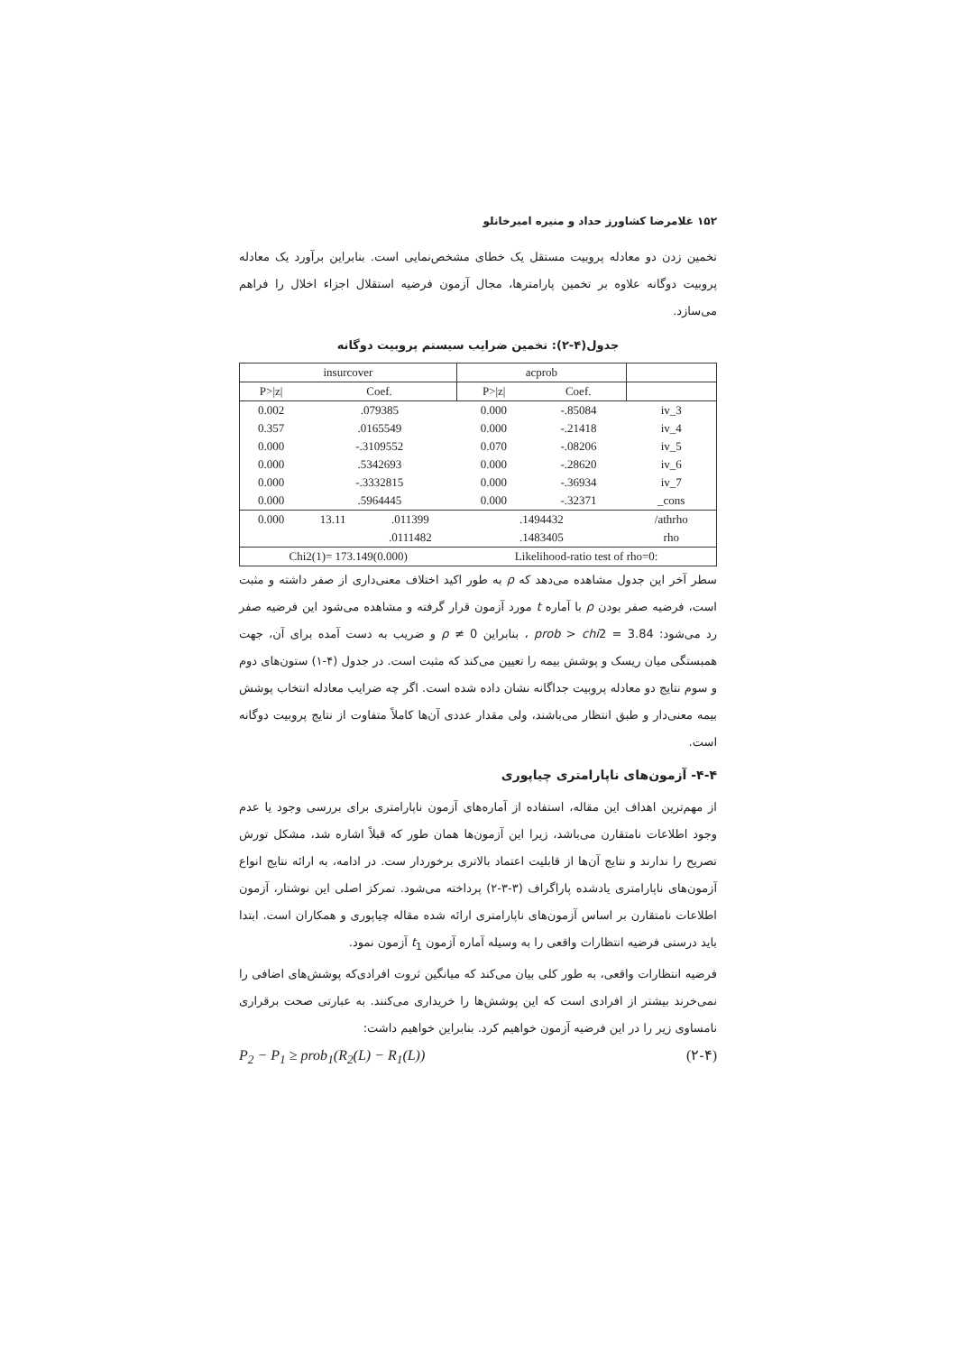۱۵۲ غلامرضا کشاورز حداد و منیره امیرخانلو
تخمین زدن دو معادله پروبیت مستقل یک خطای مشخص‌نمایی است. بنابراین برآورد یک معادله پروبیت دوگانه علاوه بر تخمین پارامترها، مجال آزمون فرضیه استقلال اجزاء اخلال را فراهم می‌سازد.
جدول(۴-۲): تخمین ضرایب سیستم پروبیت دوگانه
| insurcover | | | acprob | | |
| P>/z/ | Coef. | | P>/z/ | Coef. | |
| 0.002 | .079385 | | 0.000 | -.85084 | iv_3 |
| 0.357 | .0165549 | | 0.000 | -.21418 | iv_4 |
| 0.000 | -.3109552 | | 0.070 | -.08206 | iv_5 |
| 0.000 | .5342693 | | 0.000 | -.28620 | iv_6 |
| 0.000 | -.3332815 | | 0.000 | -.36934 | iv_7 |
| 0.000 | .5964445 | | 0.000 | -.32371 | _cons |
| 0.000 | 13.11 | .011399 | .1494432 | | /athrho |
| | | .0111482 | .1483405 | | rho |
| Chi2(1)= 173.149(0.000) | | | Likelihood-ratio test of rho=0: | | |
سطر آخر این جدول مشاهده می‌دهد که ρ به طور اکید اختلاف معنی‌داری از صفر داشته و مثبت است، فرضیه صفر بودن ρ با آماره t مورد آزمون قرار گرفته و مشاهده می‌شود این فرضیه صفر رد می‌شود: prob > chi2 = 3.84 ، بنابراین ρ ≠ 0 و ضریب به دست آمده برای آن، جهت همبستگی میان ریسک و پوشش بیمه را تعیین می‌کند که مثبت است. در جدول (۴-۱) ستون‌های دوم و سوم نتایج دو معادله پروبیت جداگانه نشان داده شده است. اگر چه ضرایب معادله انتخاب پوشش بیمه معنی‌دار و طبق انتظار می‌باشند، ولی مقدار عددی آن‌ها کاملاً متفاوت از نتایج پروبیت دوگانه است.
۴-۴- آزمون‌های ناپارامتری چیاپوری
از مهم‌ترین اهداف این مقاله، استفاده از آماره‌های آزمون ناپارامتری برای بررسی وجود یا عدم وجود اطلاعات نامتقارن می‌باشد، زیرا این آزمون‌ها همان طور که قبلاً اشاره شد، مشکل تورش تصریح را ندارند و نتایج آن‌ها از قابلیت اعتماد بالاتری برخوردار ست. در ادامه، به ارائه نتایج انواع آزمون‌های ناپارامتری یادشده پاراگراف (۳-۳-۲) پرداخته می‌شود. تمرکز اصلی این نوشتار، آزمون اطلاعات نامتقارن بر اساس آزمون‌های ناپارامتری ارائه شده مقاله چیاپوری و همکاران است. ابتدا باید درستی فرضیه انتظارات واقعی را به وسیله آماره آزمون t<sub>1</sub> آزمون نمود.
فرضیه انتظارات واقعی، به طور کلی بیان می‌کند که میانگین ثروت افرادی‌که پوشش‌های اضافی را نمی‌خرند بیشتر از افرادی است که این پوشش‌ها را خریداری می‌کنند. به عبارتی صحت برقراری نامساوی زیر را در این فرضیه آزمون خواهیم کرد. بنابراین خواهیم داشت:
P<sub>2</sub> − P<sub>1</sub> ≥ prob<sub>1</sub>(R<sub>2</sub>(L) − R<sub>1</sub>(L)) (۲-۴)